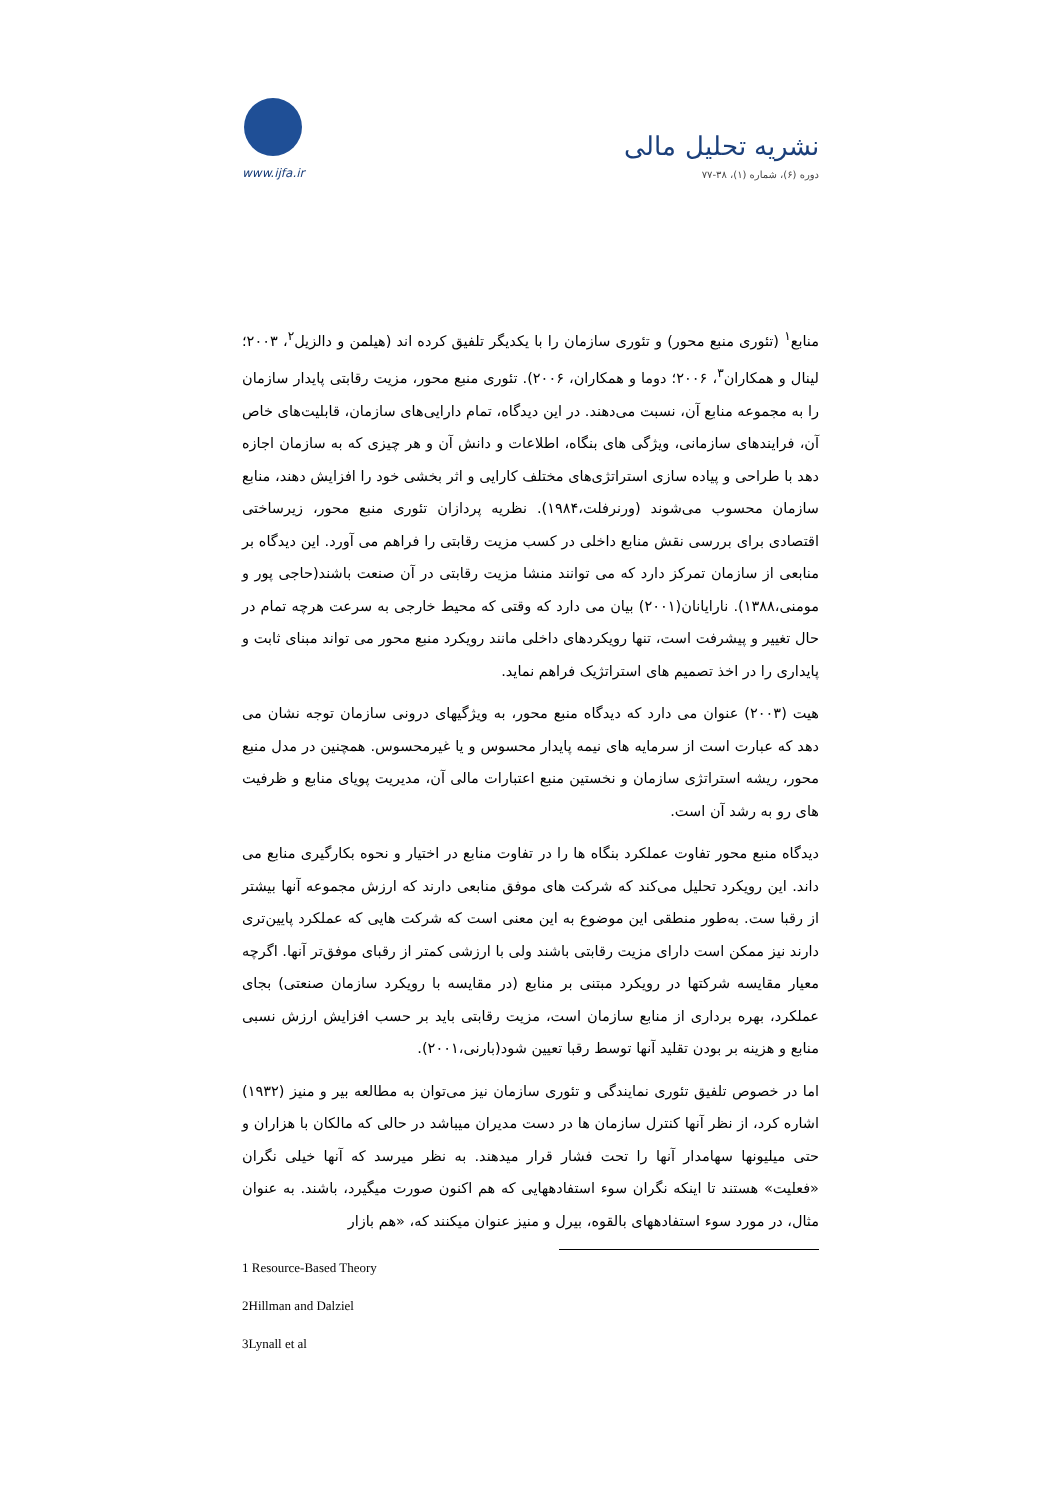نشریه تحلیل مالی
دوره (۶)، شماره (۱)، ۳۸-۷۷
www.ijfa.ir
منابع<sup>۱</sup> (تئوری منبع محور) و تئوری سازمان را با یکدیگر تلفیق کرده اند (هیلمن و دالزیل<sup>۲</sup>، ۲۰۰۳؛ لینال و همکاران<sup>۳</sup>، ۲۰۰۶؛ دوما و همکاران، ۲۰۰۶). تئوری منبع محور، مزیت رقابتی پایدار سازمان را به مجموعه منابع آن، نسبت می‌دهند. در این دیدگاه، تمام دارایی‌های سازمان، قابلیت‌های خاص آن، فرایندهای سازمانی، ویژگی های بنگاه، اطلاعات و دانش آن و هر چیزی که به سازمان اجازه دهد با طراحی و پیاده سازی استراتژی‌های مختلف کارایی و اثر بخشی خود را افزایش دهند، منابع سازمان محسوب می‌شوند (ورنرفلت،۱۹۸۴). نظریه پردازان تئوری منبع محور، زیرساختی اقتصادی برای بررسی نقش منابع داخلی در کسب مزیت رقابتی را فراهم می آورد. این دیدگاه بر منابعی از سازمان تمرکز دارد که می توانند منشا مزیت رقابتی در آن صنعت باشند(حاجی پور و مومنی،۱۳۸۸). نارایانان(۲۰۰۱) بیان می دارد که وقتی که محیط خارجی به سرعت هرچه تمام در حال تغییر و پیشرفت است، تنها رویکردهای داخلی مانند رویکرد منبع محور می تواند مبنای ثابت و پایداری را در اخذ تصمیم های استراتژیک فراهم نماید.
هیت (۲۰۰۳) عنوان می دارد که دیدگاه منبع محور، به ویژگیهای درونی سازمان توجه نشان می دهد که عبارت است از سرمایه های نیمه پایدار محسوس و یا غیرمحسوس. همچنین در مدل منبع محور، ریشه استراتژی سازمان و نخستین منبع اعتبارات مالی آن، مدیریت پویای منابع و ظرفیت های رو به رشد آن است.
دیدگاه منبع محور تفاوت عملکرد بنگاه ها را در تفاوت منابع در اختیار و نحوه بکارگیری منابع می داند. این رویکرد تحلیل می‌کند که شرکت های موفق منابعی دارند که ارزش مجموعه آنها بیشتر از رقبا ست. به‌طور منطقی این موضوع به این معنی است که شرکت هایی که عملکرد پایین‌تری دارند نیز ممکن است دارای مزیت رقابتی باشند ولی با ارزشی کمتر از رقبای موفق‌تر آنها. اگرچه معیار مقایسه شرکتها در رویکرد مبتنی بر منابع (در مقایسه با رویکرد سازمان صنعتی) بجای عملکرد، بهره برداری از منابع سازمان است، مزیت رقابتی باید بر حسب افزایش ارزش نسبی منابع و هزینه بر بودن تقلید آنها توسط رقبا تعیین شود(بارنی،۲۰۰۱).
اما در خصوص تلفیق تئوری نمایندگی و تئوری سازمان نیز می‌توان به مطالعه بیر و منیز (۱۹۳۲) اشاره کرد، از نظر آنها کنترل سازمان ها در دست مدیران میباشد در حالی که مالکان با هزاران و حتی میلیونها سهامدار آنها را تحت فشار قرار میدهند. به نظر میرسد که آنها خیلی نگران «فعلیت» هستند تا اینکه نگران سوء استفادههایی که هم اکنون صورت میگیرد، باشند. به عنوان مثال، در مورد سوء استفادههای بالقوه، بیرل و منیز عنوان میکنند که، «هم بازار
1 Resource-Based Theory
2Hillman and Dalziel
3Lynall et al